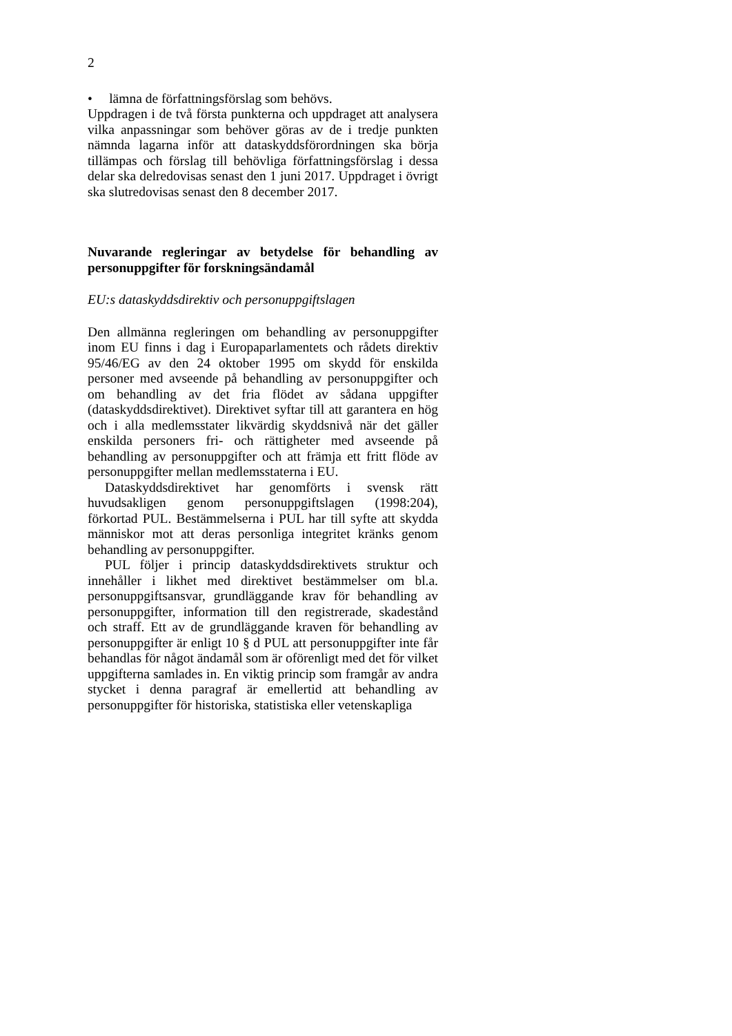2
• lämna de författningsförslag som behövs.
Uppdragen i de två första punkterna och uppdraget att analysera vilka anpassningar som behöver göras av de i tredje punkten nämnda lagarna inför att dataskyddsförordningen ska börja tillämpas och förslag till behövliga författningsförslag i dessa delar ska delredovisas senast den 1 juni 2017. Uppdraget i övrigt ska slutredovisas senast den 8 december 2017.
Nuvarande regleringar av betydelse för behandling av personuppgifter för forskningsändamål
EU:s dataskyddsdirektiv och personuppgiftslagen
Den allmänna regleringen om behandling av personuppgifter inom EU finns i dag i Europaparlamentets och rådets direktiv 95/46/EG av den 24 oktober 1995 om skydd för enskilda personer med avseende på behandling av personuppgifter och om behandling av det fria flödet av sådana uppgifter (dataskyddsdirektivet). Direktivet syftar till att garantera en hög och i alla medlemsstater likvärdig skyddsnivå när det gäller enskilda personers fri- och rättigheter med avseende på behandling av personuppgifter och att främja ett fritt flöde av personuppgifter mellan medlemsstaterna i EU.
Dataskyddsdirektivet har genomförts i svensk rätt huvudsakligen genom personuppgiftslagen (1998:204), förkortad PUL. Bestämmelserna i PUL har till syfte att skydda människor mot att deras personliga integritet kränks genom behandling av personuppgifter.
PUL följer i princip dataskyddsdirektivets struktur och innehåller i likhet med direktivet bestämmelser om bl.a. personuppgiftsansvar, grundläggande krav för behandling av personuppgifter, information till den registrerade, skadestånd och straff. Ett av de grundläggande kraven för behandling av personuppgifter är enligt 10 § d PUL att personuppgifter inte får behandlas för något ändamål som är oförenligt med det för vilket uppgifterna samlades in. En viktig princip som framgår av andra stycket i denna paragraf är emellertid att behandling av personuppgifter för historiska, statistiska eller vetenskapliga